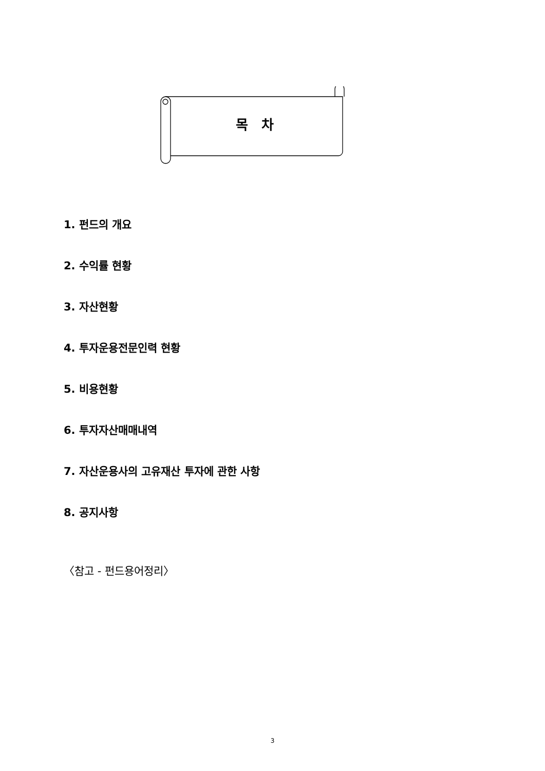목 차
1. 펀드의 개요
2. 수익률 현황
3. 자산현황
4. 투자운용전문인력 현황
5. 비용현황
6. 투자자산매매내역
7. 자산운용사의 고유재산 투자에 관한 사항
8. 공지사항
〈참고 - 펀드용어정리〉
3